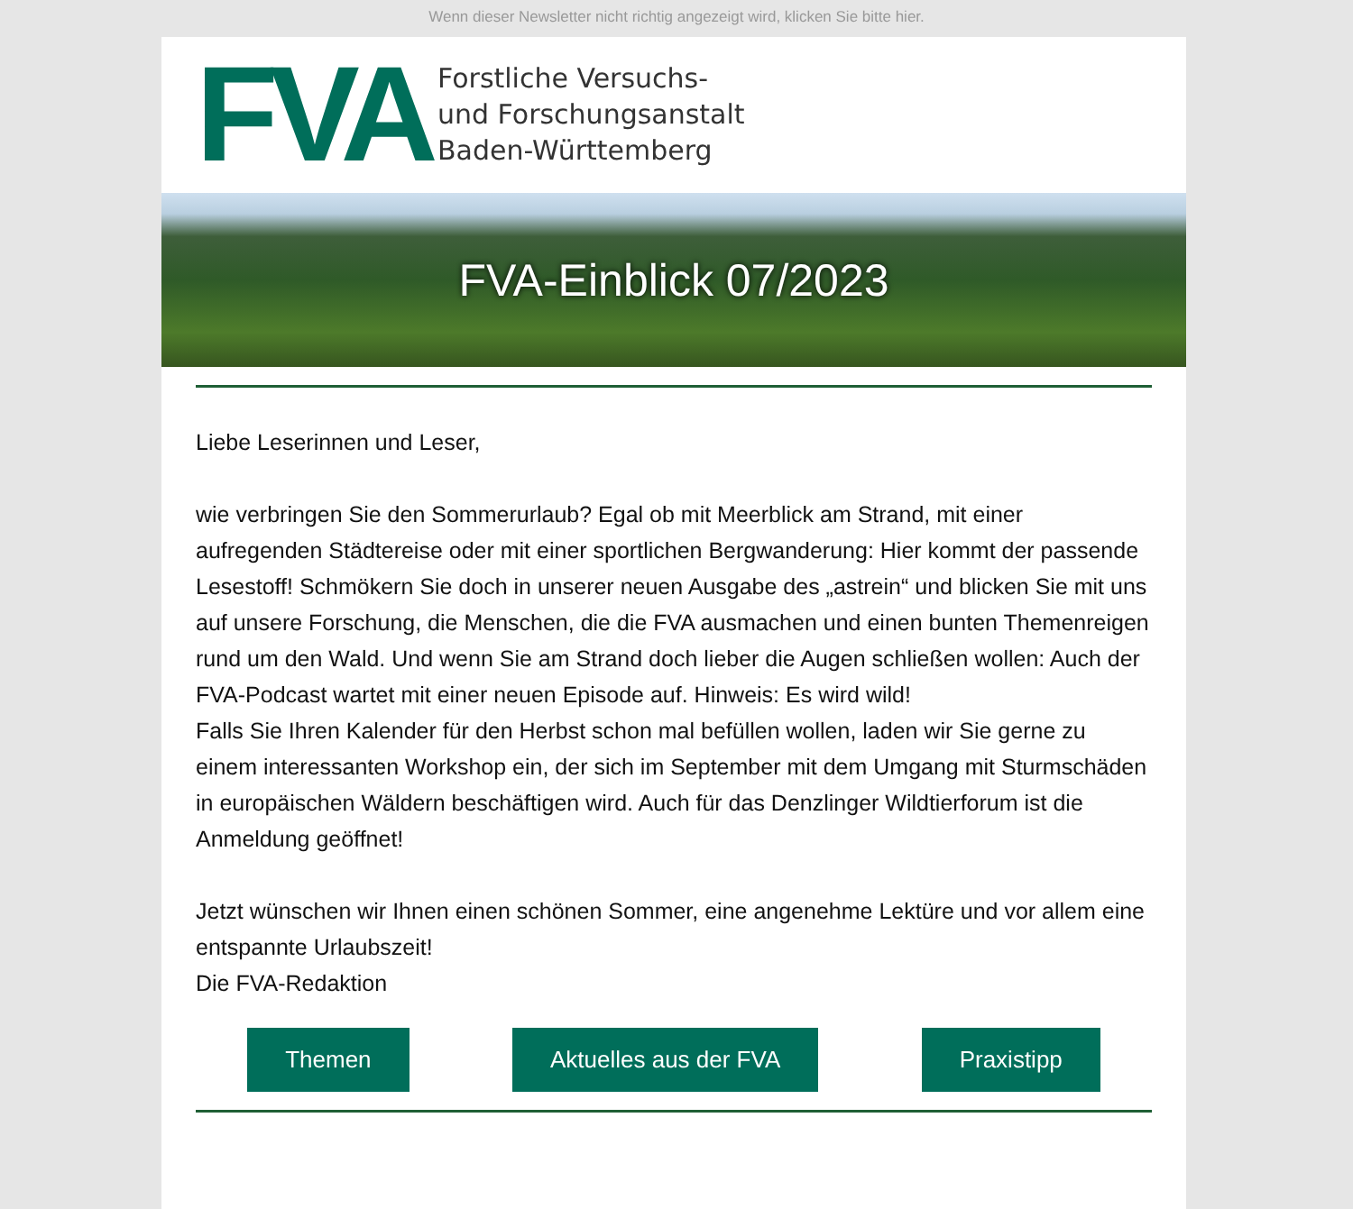Wenn dieser Newsletter nicht richtig angezeigt wird, klicken Sie bitte hier.
FVA
Forstliche Versuchs-
und Forschungsanstalt
Baden-Württemberg
FVA-Einblick 07/2023
Liebe Leserinnen und Leser,
wie verbringen Sie den Sommerurlaub? Egal ob mit Meerblick am Strand, mit einer aufregenden Städtereise oder mit einer sportlichen Bergwanderung: Hier kommt der passende Lesestoff! Schmökern Sie doch in unserer neuen Ausgabe des „astrein“ und blicken Sie mit uns auf unsere Forschung, die Menschen, die die FVA ausmachen und einen bunten Themenreigen rund um den Wald. Und wenn Sie am Strand doch lieber die Augen schließen wollen: Auch der FVA-Podcast wartet mit einer neuen Episode auf. Hinweis: Es wird wild!
Falls Sie Ihren Kalender für den Herbst schon mal befüllen wollen, laden wir Sie gerne zu einem interessanten Workshop ein, der sich im September mit dem Umgang mit Sturmschäden in europäischen Wäldern beschäftigen wird. Auch für das Denzlinger Wildtierforum ist die Anmeldung geöffnet!
Jetzt wünschen wir Ihnen einen schönen Sommer, eine angenehme Lektüre und vor allem eine entspannte Urlaubszeit!
Die FVA-Redaktion
Themen Aktuelles aus der FVA Praxistipp